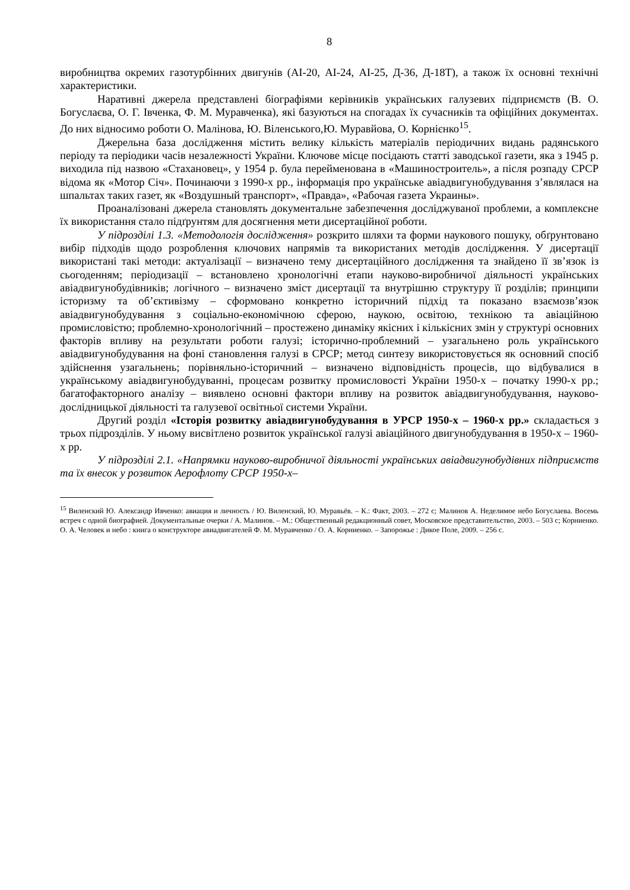8
виробництва окремих газотурбінних двигунів (АІ-20, АІ-24, АІ-25, Д-36, Д-18Т), а також їх основні технічні характеристики.
Наративні джерела представлені біографіями керівників українських галузевих підприємств (В. О. Богуслаєва, О. Г. Івченка, Ф. М. Муравченка), які базуються на спогадах їх сучасників та офіційних документах. До них відносимо роботи О. Малінова, Ю. Віленського,Ю. Муравйова, О. Корнієнко<sup>15</sup>.
Джерельна база дослідження містить велику кількість матеріалів періодичних видань радянського періоду та періодики часів незалежності України. Ключове місце посідають статті заводської газети, яка з 1945 р. виходила під назвою «Стахановец», у 1954 р. була перейменована в «Машиностроитель», а після розпаду СРСР відома як «Мотор Січ». Починаючи з 1990-х рр., інформація про українське авіадвигунобудування з’являлася на шпальтах таких газет, як «Воздушный транспорт», «Правда», «Рабочая газета Украины».
Проаналізовані джерела становлять документальне забезпечення досліджуваної проблеми, а комплексне їх використання стало підґрунтям для досягнення мети дисертаційної роботи.
У підрозділі 1.3. «Методологія дослідження» розкрито шляхи та форми наукового пошуку, обґрунтовано вибір підходів щодо розроблення ключових напрямів та використаних методів дослідження. У дисертації використані такі методи: актуалізації – визначено тему дисертаційного дослідження та знайдено її зв’язок із сьогоденням; періодизації – встановлено хронологічні етапи науково-виробничої діяльності українських авіадвигунобудівників; логічного – визначено зміст дисертації та внутрішню структуру її розділів; принципи історизму та об’єктивізму – сформовано конкретно історичний підхід та показано взаємозв’язок авіадвигунобудування з соціально-економічною сферою, наукою, освітою, технікою та авіаційною промисловістю; проблемно-хронологічний – простежено динаміку якісних і кількісних змін у структурі основних факторів впливу на результати роботи галузі; історично-проблемний – узагальнено роль українського авіадвигунобудування на фоні становлення галузі в СРСР; метод синтезу використовується як основний спосіб здійснення узагальнень; порівняльно-історичний – визначено відповідність процесів, що відбувалися в українському авіадвигунобудуванні, процесам розвитку промисловості України 1950-х – початку 1990-х рр.; багатофакторного аналізу – виявлено основні фактори впливу на розвиток авіадвигунобудування, науково-дослідницької діяльності та галузевої освітньої системи України.
Другий розділ «Історія розвитку авіадвигунобудування в УРСР 1950-х – 1960-х рр.» складається з трьох підрозділів. У ньому висвітлено розвиток української галузі авіаційного двигунобудування в 1950-х – 1960-х рр.
У підрозділі 2.1. «Напрямки науково-виробничої діяльності українських авіадвигунобудівних підприємств та їх внесок у розвиток Аерофлоту СРСР 1950-х–
<sup>15</sup> Виленский Ю. Александр Ивченко: авиация и личность / Ю. Виленский, Ю. Муравьёв. – К.: Факт, 2003. – 272 с; Малинов А. Неделимое небо Богуслаева. Восемь встреч с одной биографией. Документальные очерки / А. Малинов. – М.: Общественный редакционный совет, Московское представительство, 2003. – 503 с; Корниенко. О. А. Человек и небо : книга о конструкторе авиадвигателей Ф. М. Муравченко / О. А. Корниенко. – Запорожье : Дикое Поле, 2009. – 256 с.